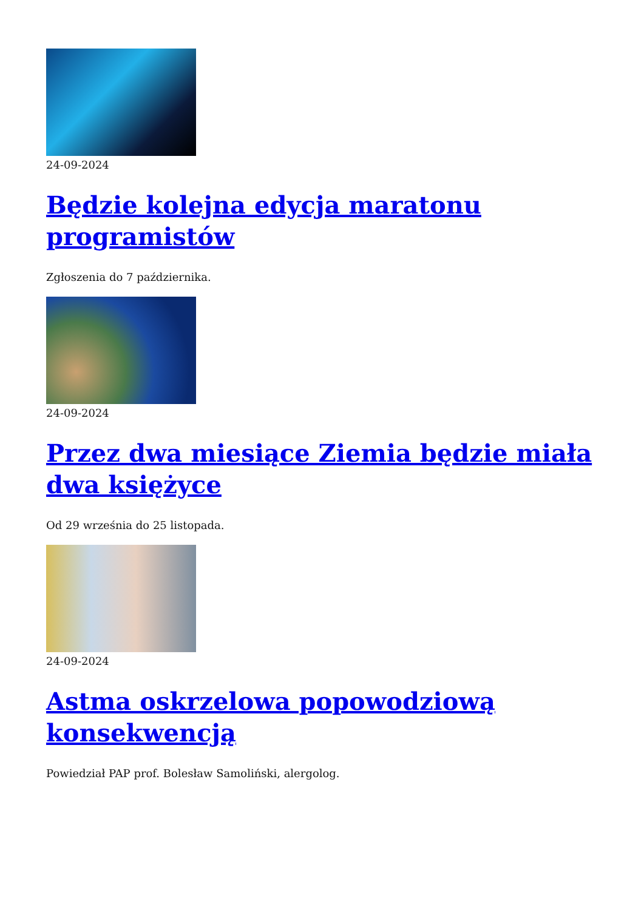24-09-2024
Będzie kolejna edycja maratonu programistów
Zgłoszenia do 7 października.
24-09-2024
Przez dwa miesiące Ziemia będzie miała dwa księżyce
Od 29 września do 25 listopada.
24-09-2024
Astma oskrzelowa popowodziową konsekwencją
Powiedział PAP prof. Bolesław Samoliński, alergolog.